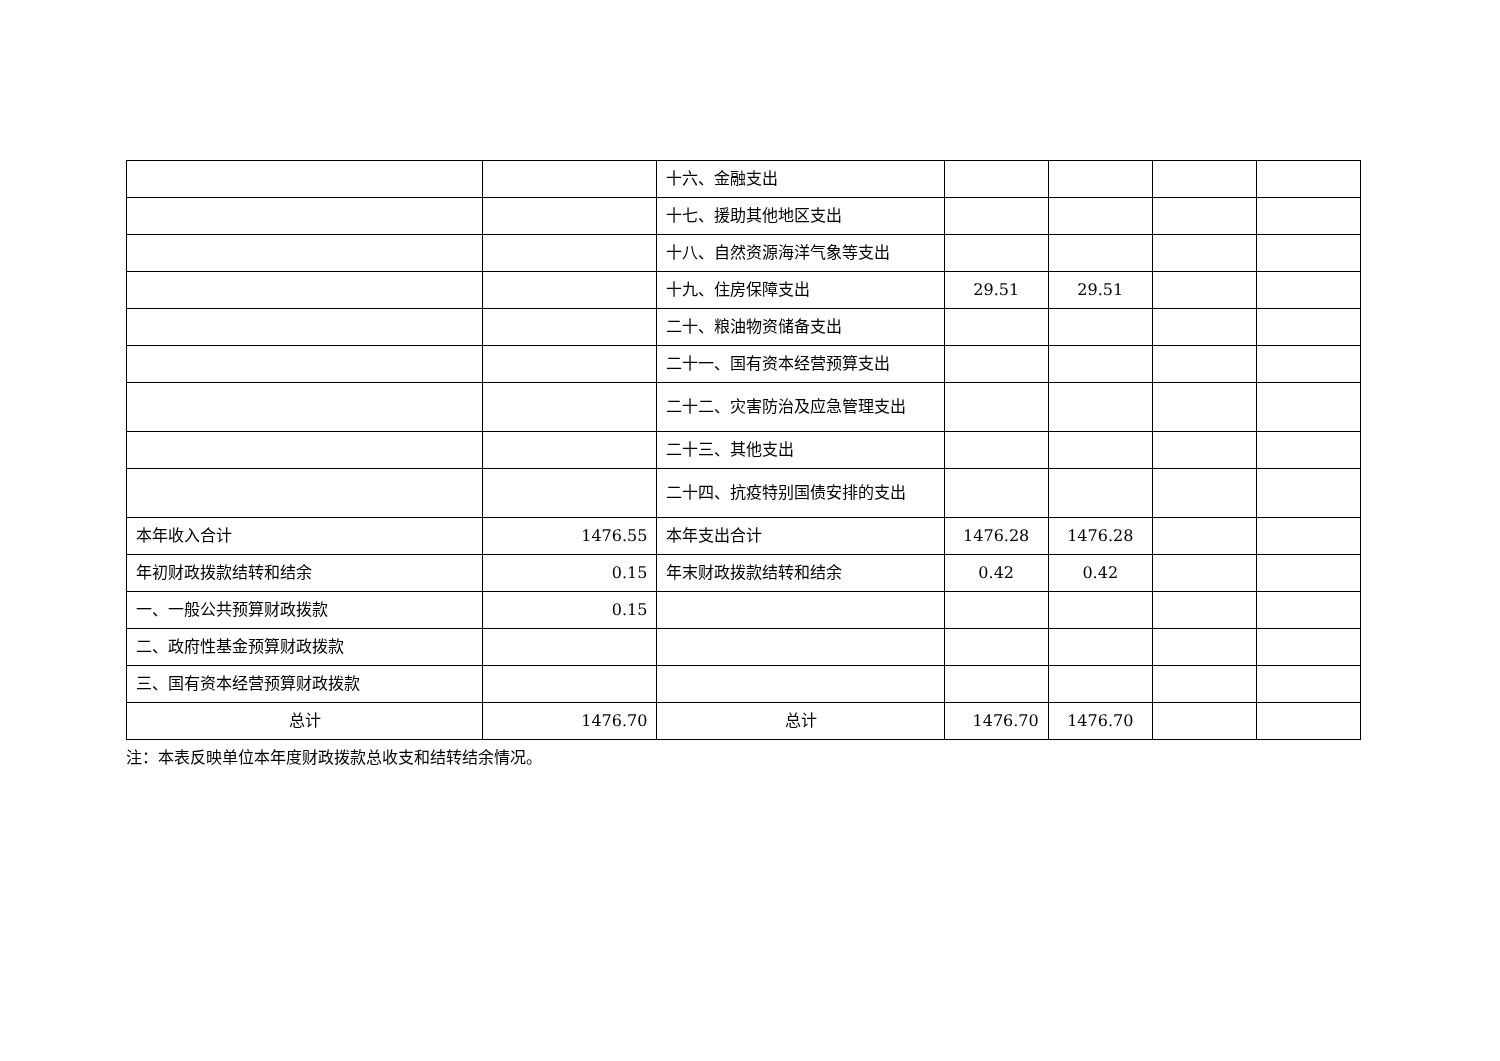| | | 十六、金融支出 | | | | |
| | | 十七、援助其他地区支出 | | | | |
| | | 十八、自然资源海洋气象等支出 | | | | |
| | | 十九、住房保障支出 | 29.51 | 29.51 | | |
| | | 二十、粮油物资储备支出 | | | | |
| | | 二十一、国有资本经营预算支出 | | | | |
| | | 二十二、灾害防治及应急管理支出 | | | | |
| | | 二十三、其他支出 | | | | |
| | | 二十四、抗疫特别国债安排的支出 | | | | |
| 本年收入合计 | 1476.55 | 本年支出合计 | 1476.28 | 1476.28 | | |
| 年初财政拨款结转和结余 | 0.15 | 年末财政拨款结转和结余 | 0.42 | 0.42 | | |
| 一、一般公共预算财政拨款 | 0.15 | | | | | |
| 二、政府性基金预算财政拨款 | | | | | | |
| 三、国有资本经营预算财政拨款 | | | | | | |
| 总计 | 1476.70 | 总计 | 1476.70 | 1476.70 | | |
注：本表反映单位本年度财政拨款总收支和结转结余情况。